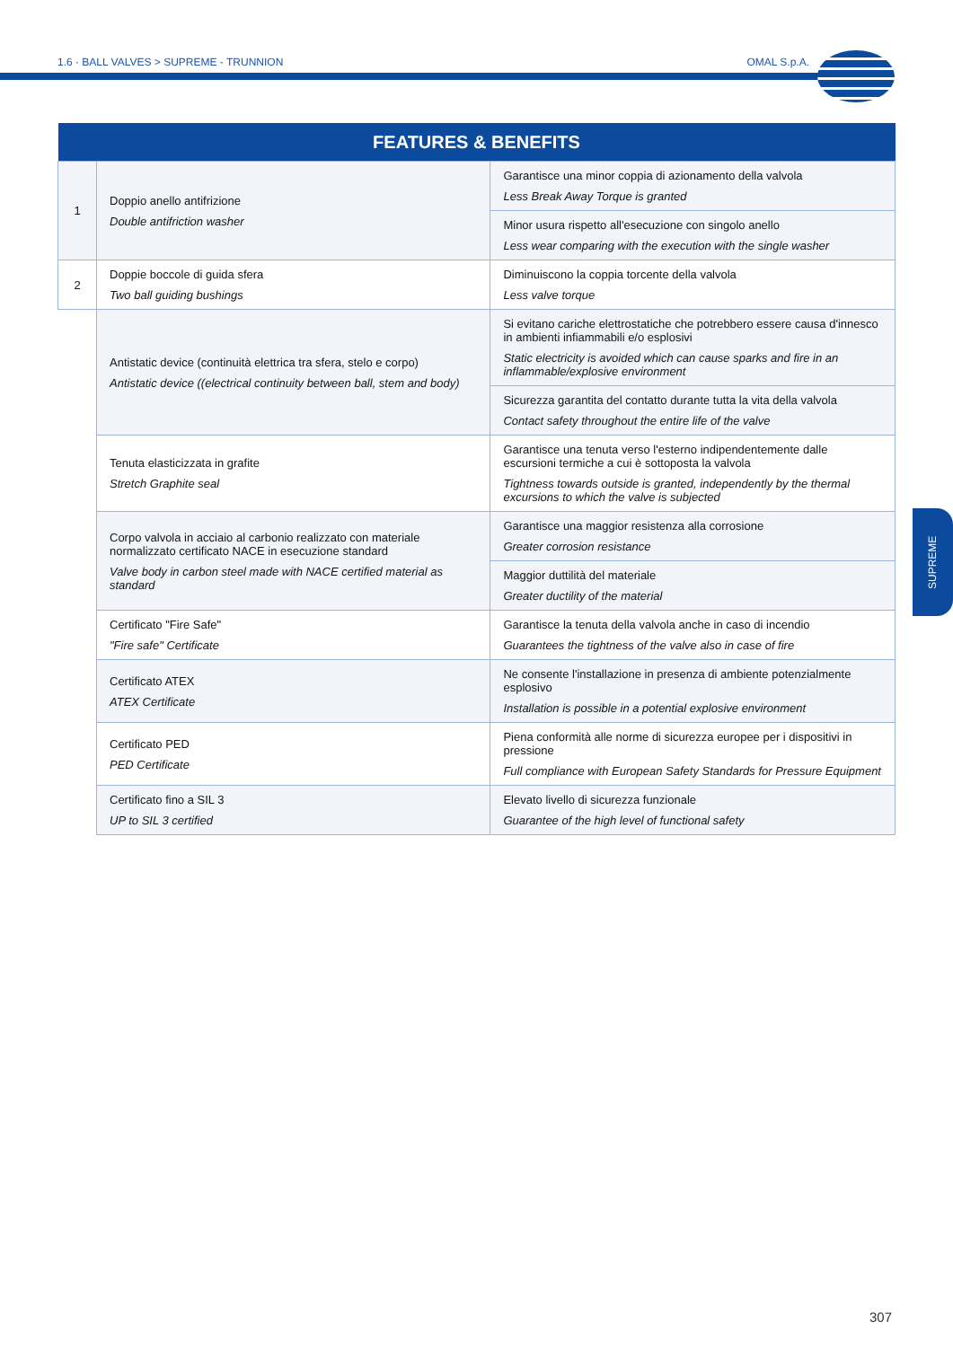1.6 · BALL VALVES > SUPREME - TRUNNION OMAL S.p.A.
SUPREME
| FEATURES & BENEFITS | | |
| --- | --- | --- |
| 1 | Doppio anello antifrizione Double antifriction washer | Garantisce una minor coppia di azionamento della valvola Less Break Away Torque is granted |
| | | Minor usura rispetto all'esecuzione con singolo anello Less wear comparing with the execution with the single washer |
| 2 | Doppie boccole di guida sfera Two ball guiding bushings | Diminuiscono la coppia torcente della valvola Less valve torque |
| | Antistatic device (continuità elettrica tra sfera, stelo e corpo) Antistatic device ((electrical continuity between ball, stem and body) | Si evitano cariche elettrostatiche che potrebbero essere causa d'innesco in ambienti infiammabili e/o esplosivi Static electricity is avoided which can cause sparks and fire in an inflammable/explosive environment |
| | | Sicurezza garantita del contatto durante tutta la vita della valvola Contact safety throughout the entire life of the valve |
| | Tenuta elasticizzata in grafite Stretch Graphite seal | Garantisce una tenuta verso l'esterno indipendentemente dalle escursioni termiche a cui è sottoposta la valvola Tightness towards outside is granted, independently by the thermal excursions to which the valve is subjected |
| | Corpo valvola in acciaio al carbonio realizzato con materiale normalizzato certificato NACE in esecuzione standard Valve body in carbon steel made with NACE certified material as standard | Garantisce una maggior resistenza alla corrosione Greater corrosion resistance |
| | | Maggior duttilità del materiale Greater ductility of the material |
| | Certificato "Fire Safe" "Fire safe" Certificate | Garantisce la tenuta della valvola anche in caso di incendio Guarantees the tightness of the valve also in case of fire |
| | Certificato ATEX ATEX Certificate | Ne consente l'installazione in presenza di ambiente potenzialmente esplosivo Installation is possible in a potential explosive environment |
| | Certificato PED PED Certificate | Piena conformità alle norme di sicurezza europee per i dispositivi in pressione Full compliance with European Safety Standards for Pressure Equipment |
| | Certificato fino a SIL 3 UP to SIL 3 certified | Elevato livello di sicurezza funzionale Guarantee of the high level of functional safety |
307